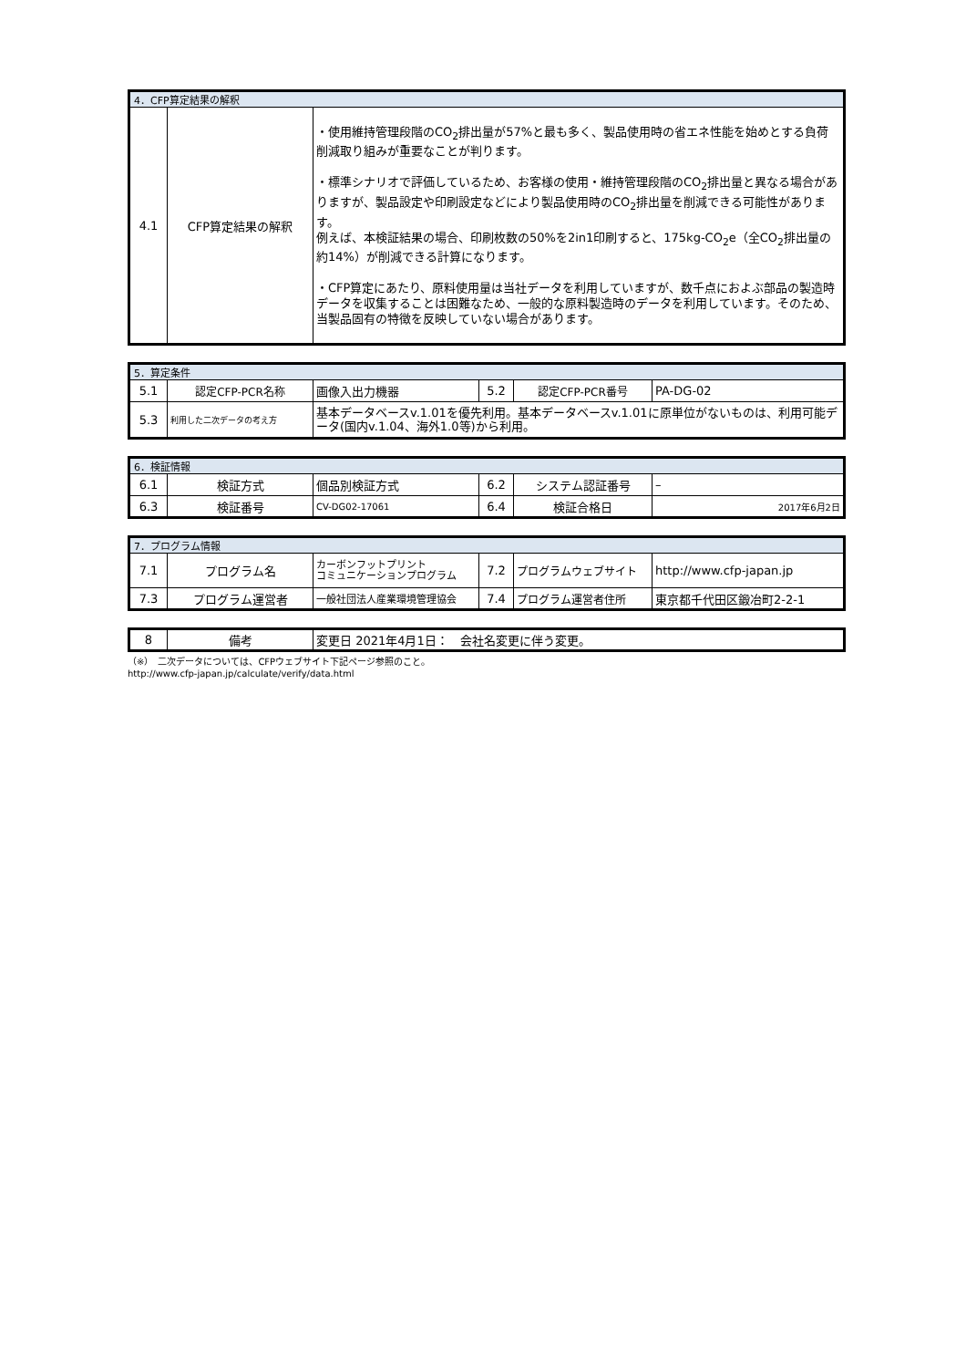| 4．CFP算定結果の解釈 | | |
| 4.1 | CFP算定結果の解釈 | ・使用維持管理段階のCO<sub>2</sub>排出量が57%と最も多く、製品使用時の省エネ性能を始めとする負荷削減取り組みが重要なことが判ります。 ・標準シナリオで評価しているため、お客様の使用・維持管理段階のCO<sub>2</sub>排出量と異なる場合がありますが、製品設定や印刷設定などにより製品使用時のCO<sub>2</sub>排出量を削減できる可能性があります。 例えば、本検証結果の場合、印刷枚数の50%を2in1印刷すると、175kg-CO<sub>2</sub>e（全CO<sub>2</sub>排出量の約14%）が削減できる計算になります。 ・CFP算定にあたり、原料使用量は当社データを利用していますが、数千点におよぶ部品の製造時データを収集することは困難なため、一般的な原料製造時のデータを利用しています。そのため、当製品固有の特徴を反映していない場合があります。 |
| 5．算定条件 | | | | | |
| 5.1 | 認定CFP-PCR名称 | 画像入出力機器 | 5.2 | 認定CFP-PCR番号 | PA-DG-02 |
| 5.3 | 利用した二次データの考え方 | 基本データベースv.1.01を優先利用。基本データベースv.1.01に原単位がないものは、利用可能データ(国内v.1.04、海外1.0等)から利用。 | | | |
| 6．検証情報 | | | | | |
| 6.1 | 検証方式 | 個品別検証方式 | 6.2 | システム認証番号 | – |
| 6.3 | 検証番号 | CV-DG02-17061 | 6.4 | 検証合格日 | 2017年6月2日 |
| 7．プログラム情報 | | | | | |
| 7.1 | プログラム名 | カーボンフットプリント コミュニケーションプログラム | 7.2 | プログラムウェブサイト | http://www.cfp-japan.jp |
| 7.3 | プログラム運営者 | 一般社団法人産業環境管理協会 | 7.4 | プログラム運営者住所 | 東京都千代田区鍛冶町2-2-1 |
| 8 | 備考 | 変更日 2021年4月1日： 会社名変更に伴う変更。 |
（※）　二次データについては、CFPウェブサイト下記ページ参照のこと。
http://www.cfp-japan.jp/calculate/verify/data.html